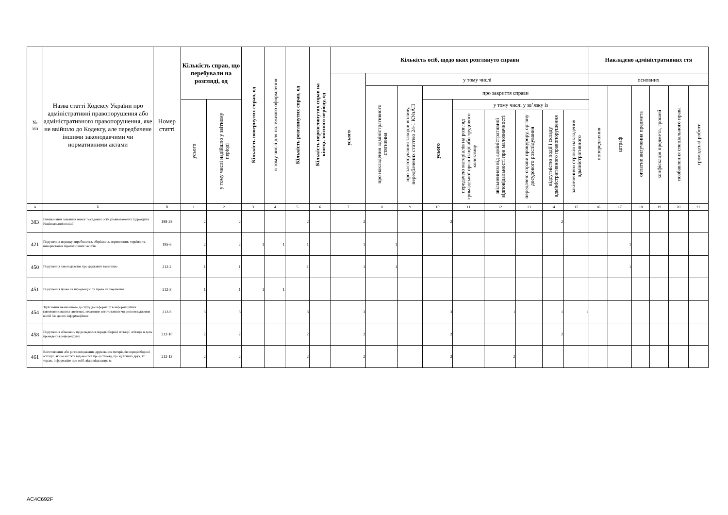| № з/п | Назва статті Кодексу України про адміністративні правопорушення або адміністративного правопорушення, яке не ввійшло до Кодексу, але передбачене іншими законодавчими чи нормативними актами | Номер статті | Кількість справ, що перебували на розгляді, од | | Кількість повернутих справ, од | в тому числі для належного оформлення | Кількість розглянутих справ, од | Кількість нерозглянутих справ на кінець звітного періоду, од | Кількість осіб, щодо яких розглянуто справи | | | | | | | | | Накладено адміністративних стя | | | | | |
| --- | --- | --- | --- | --- | --- | --- | --- | --- | --- | --- | --- | --- | --- | --- | --- | --- | --- | --- | --- | --- | --- | --- | --- |
| | | | | | | | | | усього | у тому числі | | | | | | | | основних | | | | | |
| | | | | | | | | | | про накладення адміністративного стягнення | про застосування заходів впливу, передбачених статтею 24-1 КУпАП | про закриття справи | | | | | | попередження | штраф | оплатне вилучення предмета | конфіскація предмета, грошей | позбавлення спеціального права | громадські роботи |
| | | | усього | у тому числі надійшло у звітному періоді | | | | | | | | усього | у тому числі у зв’язку із | | | | | | | | | | |
| | | | | | | | | | | | | | передачею матеріалів на розгляд громадської організації або трудового колективу | звільненням від адміністративної відповідальності при малозначності | передачею справи прокурору, органу досудового розслідування | відсутністю події і складу адміністративного правопорушення | закінченням строків накладення адміністративного | | | | | | |
| А | Б | В | 1 | 2 | 3 | 4 | 5 | 6 | 7 | 8 | 9 | 10 | 11 | 12 | 13 | 14 | 15 | 16 | 17 | 18 | 19 | 20 | 21 |
| 383 | Невиконання законних вимог посадових осіб уповноважених підрозділів Національної поліції | 188-28 | 2 | 2 | | | 2 | | 2 | | | 2 | | | | 2 | | | | | | | |
| 421 | Порушення порядку виробництва, зберігання, перевезення, торгівлі та використання піротехнічних засобів | 195-6 | 2 | 2 | 1 | 1 | 1 | | 1 | 1 | | | | | | | | | 1 | | | | |
| 450 | Порушення законодавства про державну таємницю | 212-2 | 1 | 1 | | | 1 | | 1 | 1 | | | | | | | | | 1 | | | | |
| 451 | Порушення права на інформацію та права на звернення | 212-3 | 1 | 1 | 1 | 1 | | | | | | | | | | | | | | | | | |
| 454 | Здійснення незаконного доступу до інформації в інформаційних (автоматизованих) системах, незаконне виготовлення чи розповсюдження копій баз даних інформаційних | 212-6 | 3 | 3 | | | 3 | | 3 | | | 3 | | 1 | | 1 | 1 | | | | | | |
| 458 | Порушення обмежень щодо ведення передвиборної агітації, агітація в день проведення референдуму | 212-10 | 2 | 2 | | | 2 | | 2 | | | 2 | | | | 2 | | | | | | | |
| 461 | Виготовлення або розповсюдження друкованих матеріалів передвиборної агітації, які не містять відомостей про установу, що здійснила друк, їх тираж, інформацію про осіб, відповідальних за | 212-13 | 2 | 2 | | | 2 | | 2 | | | 2 | | 2 | | | | | | | | | |
AC4C692F